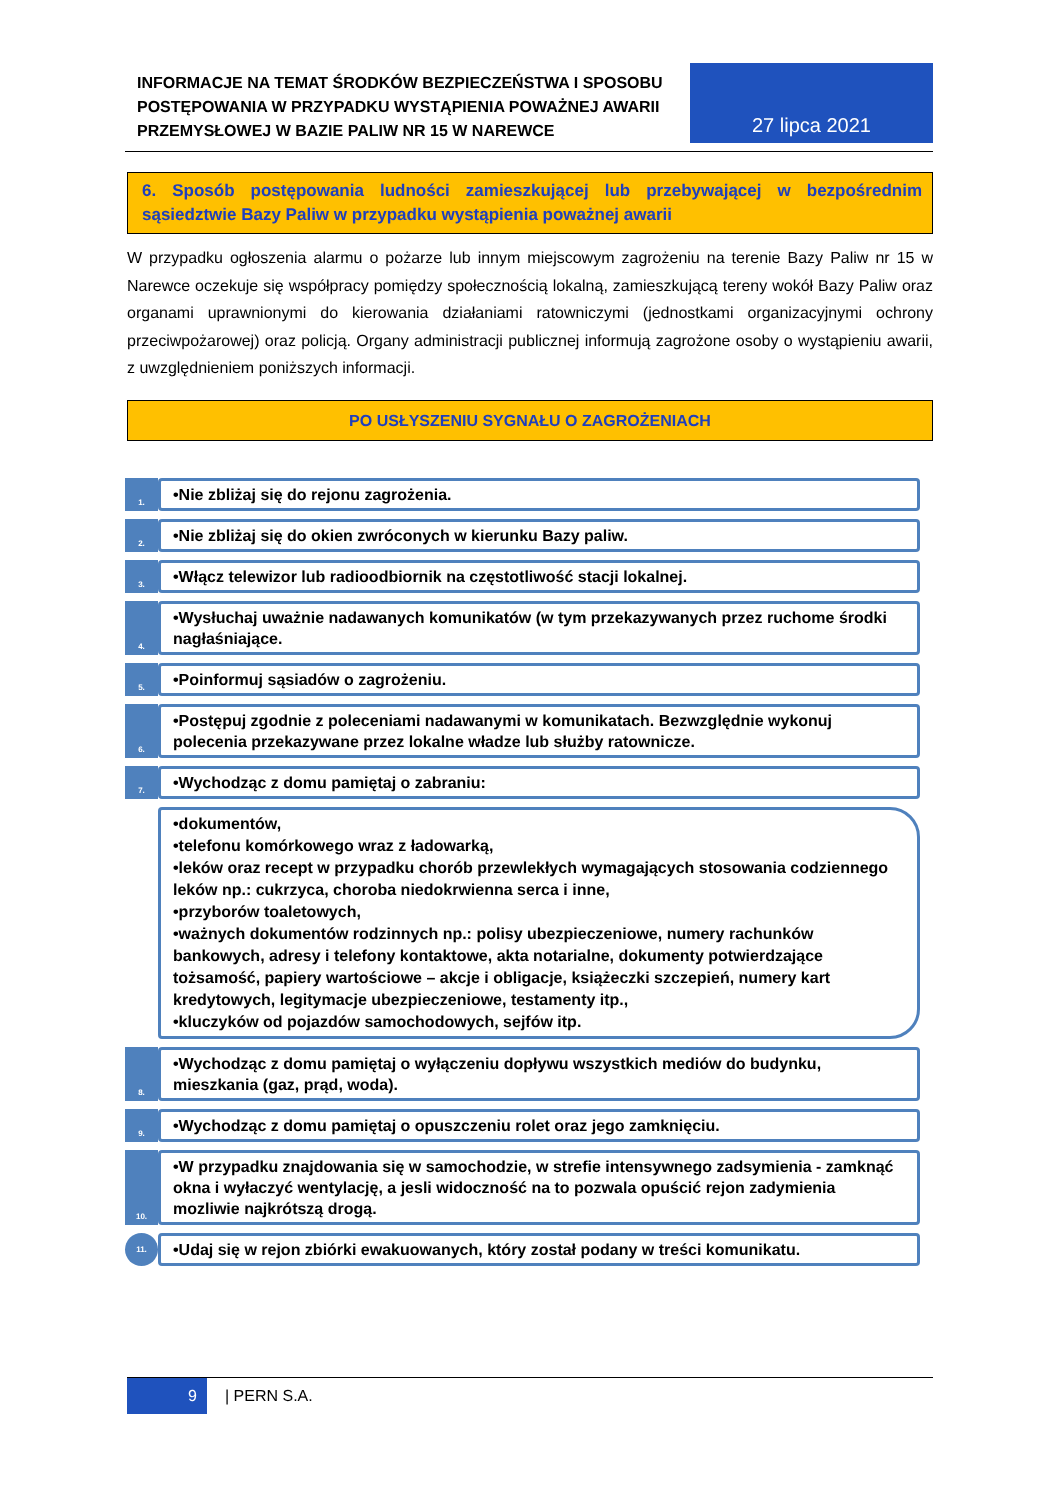INFORMACJE NA TEMAT ŚRODKÓW BEZPIECZEŃSTWA I SPOSOBU POSTĘPOWANIA W PRZYPADKU WYSTĄPIENIA POWAŻNEJ AWARII PRZEMYSŁOWEJ W BAZIE PALIW NR 15 W NAREWCE
27 lipca 2021
6. Sposób postępowania ludności zamieszkującej lub przebywającej w bezpośrednim sąsiedztwie Bazy Paliw w przypadku wystąpienia poważnej awarii
W przypadku ogłoszenia alarmu o pożarze lub innym miejscowym zagrożeniu na terenie Bazy Paliw nr 15 w Narewce oczekuje się współpracy pomiędzy społecznością lokalną, zamieszkującą tereny wokół Bazy Paliw oraz organami uprawnionymi do kierowania działaniami ratowniczymi (jednostkami organizacyjnymi ochrony przeciwpożarowej) oraz policją. Organy administracji publicznej informują zagrożone osoby o wystąpieniu awarii, z uwzględnieniem poniższych informacji.
PO USŁYSZENIU SYGNAŁU O ZAGROŻENIACH
1.
•Nie zbliżaj się do rejonu zagrożenia.
2.
•Nie zbliżaj się do okien zwróconych w kierunku Bazy paliw.
3.
•Włącz telewizor lub radioodbiornik na częstotliwość stacji lokalnej.
4.
•Wysłuchaj uważnie nadawanych komunikatów (w tym przekazywanych przez ruchome środki nagłaśniające.
5.
•Poinformuj sąsiadów o zagrożeniu.
6.
•Postępuj zgodnie z poleceniami nadawanymi w komunikatach. Bezwzględnie wykonuj polecenia przekazywane przez lokalne władze lub służby ratownicze.
7.
•Wychodząc z domu pamiętaj o zabraniu:
•dokumentów,
•telefonu komórkowego wraz z ładowarką,
•leków oraz recept w przypadku chorób przewlekłych wymagających stosowania codziennego leków np.: cukrzyca, choroba niedokrwienna serca i inne,
•przyborów toaletowych,
•ważnych dokumentów rodzinnych np.: polisy ubezpieczeniowe, numery rachunków bankowych, adresy i telefony kontaktowe, akta notarialne, dokumenty potwierdzające tożsamość, papiery wartościowe – akcje i obligacje, książeczki szczepień, numery kart kredytowych, legitymacje ubezpieczeniowe, testamenty itp.,
•kluczyków od pojazdów samochodowych, sejfów itp.
8.
•Wychodząc z domu pamiętaj o wyłączeniu dopływu wszystkich mediów do budynku, mieszkania (gaz, prąd, woda).
9.
•Wychodząc z domu pamiętaj o opuszczeniu rolet oraz jego zamknięciu.
10.
•W przypadku znajdowania się w samochodzie, w strefie intensywnego zadsymienia - zamknąć okna i wyłaczyć wentylację, a jesli widoczność na to pozwala opuścić rejon zadymienia mozliwie najkrótszą drogą.
11.
•Udaj się w rejon zbiórki ewakuowanych, który został podany w treści komunikatu.
9
| PERN S.A.